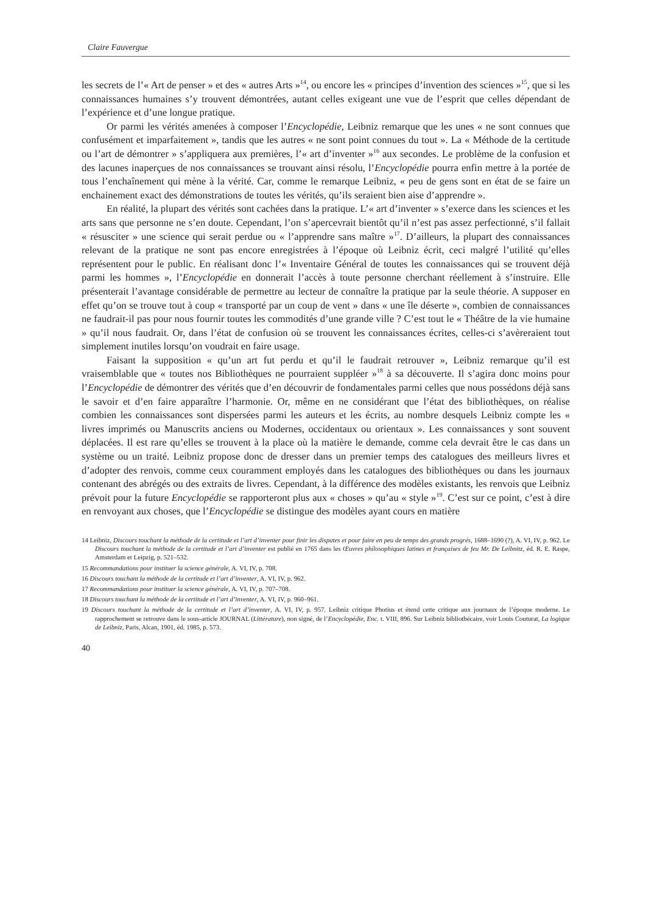Claire Fauvergue
les secrets de l’« Art de penser » et des « autres Arts »<sup>14</sup>, ou encore les « principes d’invention des sciences »<sup>15</sup>, que si les connaissances humaines s’y trouvent démontrées, autant celles exigeant une vue de l’esprit que celles dépendant de l’expérience et d’une longue pratique.
Or parmi les vérités amenées à composer l’Encyclopédie, Leibniz remarque que les unes « ne sont connues que confusément et imparfaitement », tandis que les autres « ne sont point connues du tout ». La « Méthode de la certitude ou l’art de démontrer » s’appliquera aux premières, l’« art d’inventer »<sup>16</sup> aux secondes. Le problème de la confusion et des lacunes inaperçues de nos connaissances se trouvant ainsi résolu, l’Encyclopédie pourra enfin mettre à la portée de tous l’enchaînement qui mène à la vérité. Car, comme le remarque Leibniz, « peu de gens sont en état de se faire un enchainement exact des démonstrations de toutes les vérités, qu’ils seraient bien aise d’apprendre ».
En réalité, la plupart des vérités sont cachées dans la pratique. L’« art d’inventer » s’exerce dans les sciences et les arts sans que personne ne s’en doute. Cependant, l’on s’apercevrait bientôt qu’il n’est pas assez perfectionné, s’il fallait « résusciter » une science qui serait perdue ou « l’apprendre sans maître »<sup>17</sup>. D’ailleurs, la plupart des connaissances relevant de la pratique ne sont pas encore enregistrées à l’époque où Leibniz écrit, ceci malgré l’utilité qu’elles représentent pour le public. En réalisant donc l’« Inventaire Général de toutes les connaissances qui se trouvent déjà parmi les hommes », l’Encyclopédie en donnerait l’accès à toute personne cherchant réellement à s’instruire. Elle présenterait l’avantage considérable de permettre au lecteur de connaître la pratique par la seule théorie. A supposer en effet qu’on se trouve tout à coup « transporté par un coup de vent » dans « une île déserte », combien de connaissances ne faudrait-il pas pour nous fournir toutes les commodités d’une grande ville ? C’est tout le « Théâtre de la vie humaine » qu’il nous faudrait. Or, dans l’état de confusion où se trouvent les connaissances écrites, celles-ci s’avèreraient tout simplement inutiles lorsqu’on voudrait en faire usage.
Faisant la supposition « qu’un art fut perdu et qu’il le faudrait retrouver », Leibniz remarque qu’il est vraisemblable que « toutes nos Bibliothèques ne pourraient suppléer »<sup>18</sup> à sa découverte. Il s’agira donc moins pour l’Encyclopédie de démontrer des vérités que d’en découvrir de fondamentales parmi celles que nous possédons déjà sans le savoir et d’en faire apparaître l’harmonie. Or, même en ne considérant que l’état des bibliothèques, on réalise combien les connaissances sont dispersées parmi les auteurs et les écrits, au nombre desquels Leibniz compte les « livres imprimés ou Manuscrits anciens ou Modernes, occidentaux ou orientaux ». Les connaissances y sont souvent déplacées. Il est rare qu’elles se trouvent à la place où la matière le demande, comme cela devrait être le cas dans un système ou un traité. Leibniz propose donc de dresser dans un premier temps des catalogues des meilleurs livres et d’adopter des renvois, comme ceux couramment employés dans les catalogues des bibliothèques ou dans les journaux contenant des abrégés ou des extraits de livres. Cependant, à la différence des modèles existants, les renvois que Leibniz prévoit pour la future Encyclopédie se rapporteront plus aux « choses » qu’au « style »<sup>19</sup>. C’est sur ce point, c’est à dire en renvoyant aux choses, que l’Encyclopédie se distingue des modèles ayant cours en matière
14 Leibniz, Discours touchant la méthode de la certitude et l’art d’inventer pour finir les disputes et pour faire en peu de temps des grands progrés, 1688–1690 (?), A. VI, IV, p. 962. Le Discours touchant la méthode de la certitude et l’art d’inventer est publié en 1765 dans les Œuvres philosophiques latines et françaises de feu Mr. De Leibnitz, éd. R. E. Raspe, Amsterdam et Leipzig, p. 521–532.
15 Recommandations pour instituer la science générale, A. VI, IV, p. 708.
16 Discours touchant la méthode de la certitude et l’art d’inventer, A. VI, IV, p. 962.
17 Recommandations pour instituer la science générale, A. VI, IV, p. 707–708.
18 Discours touchant la méthode de la certitude et l’art d’inventer, A. VI, IV, p. 960–961.
19 Discours touchant la méthode de la certitude et l’art d’inventer, A. VI, IV, p. 957. Leibniz critique Photius et étend cette critique aux journaux de l’époque moderne. Le rapprochement se retrouve dans le sous-article JOURNAL (Littérature), non signé, de l’Encyclopédie, Enc. t. VIII, 896. Sur Leibniz bibliothécaire, voir Louis Couturat, La logique de Leibniz, Paris, Alcan, 1901, éd. 1985, p. 573.
40